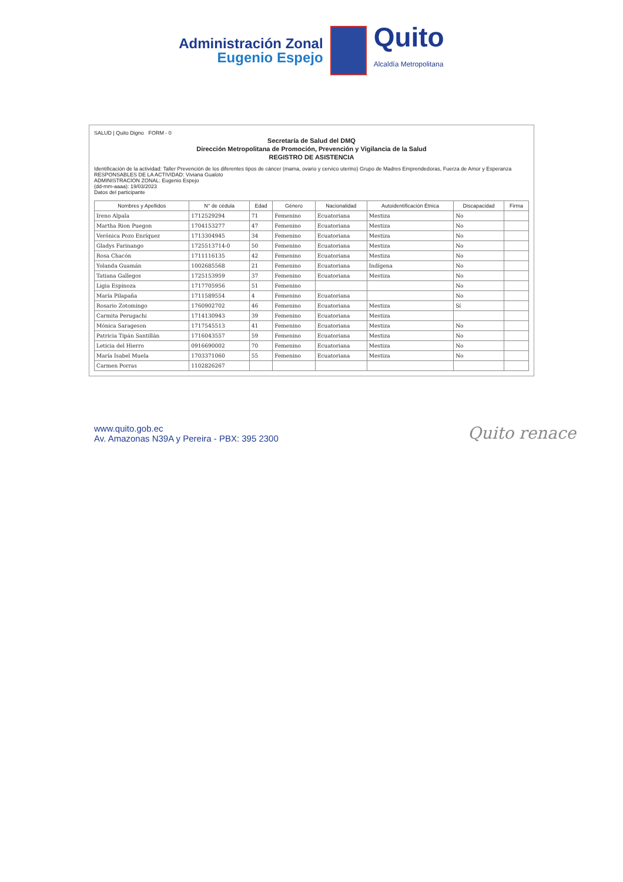Administración Zonal
Eugenio Espejo
Quito
Alcaldía Metropolitana
SALUD | Quito Digno FORM - 0
Secretaría de Salud del DMQ
Dirección Metropolitana de Promoción, Prevención y Vigilancia de la Salud
REGISTRO DE ASISTENCIA
Identificación de la actividad: Taller Prevención de los diferentes tipos de cáncer (mama, ovario y cervico uterino) Grupo de Madres Emprendedoras, Fuerza de Amor y Esperanza
RESPONSABLES DE LA ACTIVIDAD: Viviana Gualoto
ADMINISTRACION ZONAL: Eugenio Espejo
(dd-mm-aaaa): 19/03/2023
Datos del participante
| Nombres y Apellidos | N° de cédula | Edad | Género | Nacionalidad | Autoidentificación Étnica | Discapacidad | Firma |
| --- | --- | --- | --- | --- | --- | --- | --- |
| Ireno Alpala | 1712529294 | 71 | Femenino | Ecuatoriana | Mestiza | No | |
| Martha Rion Puegon | 1704153277 | 47 | Femenino | Ecuatoriana | Mestiza | No | |
| Verónica Pozo Enríquez | 1713304945 | 34 | Femenino | Ecuatoriana | Mestiza | No | |
| Gladys Farinango | 1725513714-0 | 50 | Femenino | Ecuatoriana | Mestiza | No | |
| Rosa Chacón | 1711116135 | 42 | Femenino | Ecuatoriana | Mestiza | No | |
| Yolanda Guamán | 1002685568 | 21 | Femenino | Ecuatoriana | Indígena | No | |
| Tatiana Gallegos | 1725153959 | 37 | Femenino | Ecuatoriana | Mestiza | No | |
| Ligia Espinoza | 1717705956 | 51 | Femenino | | | No | |
| María Pilapaña | 1711589554 | 4 | Femenino | Ecuatoriana | | No | |
| Rosario Zotomingo | 1760902702 | 46 | Femenino | Ecuatoriana | Mestiza | Sí | |
| Carmita Perugachi | 1714130943 | 39 | Femenino | Ecuatoriana | Mestiza | | |
| Mónica Sarageson | 1717545513 | 41 | Femenino | Ecuatoriana | Mestiza | No | |
| Patricia Tipán Santillán | 1716043557 | 59 | Femenino | Ecuatoriana | Mestiza | No | |
| Leticia del Hierro | 0916690002 | 70 | Femenino | Ecuatoriana | Mestiza | No | |
| María Isabel Muela | 1703371060 | 55 | Femenino | Ecuatoriana | Mestiza | No | |
| Carmen Porras | 1102826267 | | | | | | |
www.quito.gob.ec
Av. Amazonas N39A y Pereira - PBX: 395 2300
Quito renace